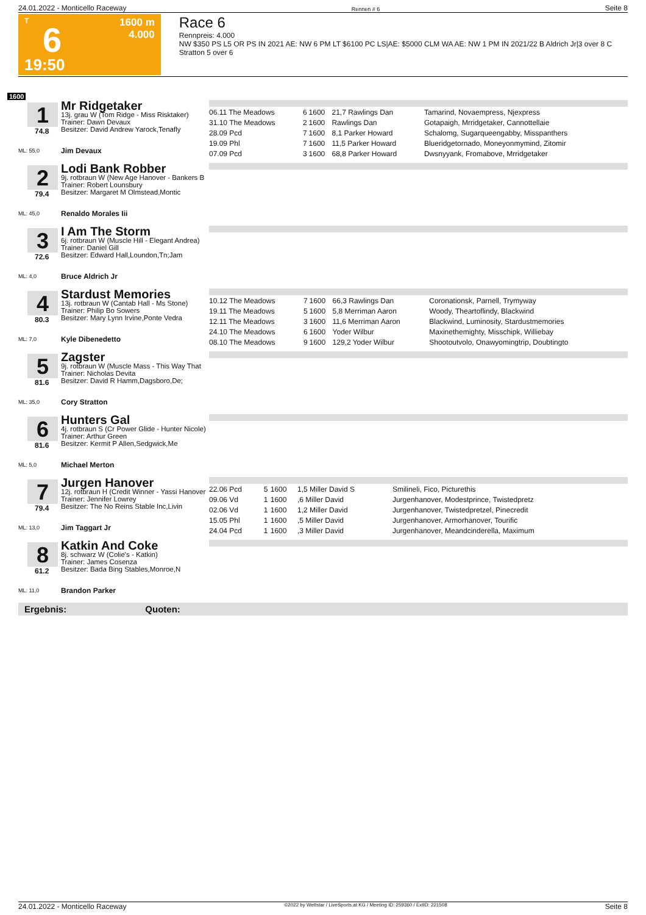24.01.2022 - Monticello Raceway Rennen # 6 Seite 8
T
6
19:50
1600 m
4.000
Race 6
Rennpreis: 4.000
NW $350 PS L5 OR PS IN 2021 AE: NW 6 PM LT $6100 PC LS|AE: $5000 CLM WA AE: NW 1 PM IN 2021/22 B Aldrich Jr|3 over 8 C Stratton 5 over 6
1600
1
74.8
ML: 55,0
Mr Ridgetaker
13j. grau W (Tom Ridge - Miss Risktaker)
Trainer: Dawn Devaux
Besitzer: David Andrew Yarock,Tenafly
Jim Devaux
| 06.11 The Meadows | 6 | 1600 | 21,7 Rawlings Dan | Tamarind, Novaempress, Njexpress |
| 31.10 The Meadows | 2 | 1600 | Rawlings Dan | Gotapaigh, Mrridgetaker, Cannottellaie |
| 28.09 Pcd | 7 | 1600 | 8,1 Parker Howard | Schalomg, Sugarqueengabby, Misspanthers |
| 19.09 Phl | 7 | 1600 | 11,5 Parker Howard | Blueridgetornado, Moneyonmymind, Zitomir |
| 07.09 Pcd | 3 | 1600 | 68,8 Parker Howard | Dwsnyyank, Fromabove, Mrridgetaker |
2
79.4
ML: 45,0
Lodi Bank Robber
9j. rotbraun W (New Age Hanover - Bankers B
Trainer: Robert Lounsbury
Besitzer: Margaret M Olmstead,Montic
Renaldo Morales Iii
3
72.6
ML: 4,0
I Am The Storm
6j. rotbraun W (Muscle Hill - Elegant Andrea)
Trainer: Daniel Gill
Besitzer: Edward Hall,Loundon,Tn;Jam
Bruce Aldrich Jr
4
80.3
ML: 7,0
Stardust Memories
13j. rotbraun W (Cantab Hall - Ms Stone)
Trainer: Philip Bo Sowers
Besitzer: Mary Lynn Irvine,Ponte Vedra
Kyle Dibenedetto
| 10.12 The Meadows | 7 | 1600 | 66,3 Rawlings Dan | Coronationsk, Parnell, Trymyway |
| 19.11 The Meadows | 5 | 1600 | 5,8 Merriman Aaron | Woody, Theartoflindy, Blackwind |
| 12.11 The Meadows | 3 | 1600 | 11,6 Merriman Aaron | Blackwind, Luminosity, Stardustmemories |
| 24.10 The Meadows | 6 | 1600 | Yoder Wilbur | Maxinethemighty, Misschipk, Williebay |
| 08.10 The Meadows | 9 | 1600 | 129,2 Yoder Wilbur | Shootoutvolo, Onawyomingtrip, Doubtingto |
5
81.6
ML: 35,0
Zagster
9j. rotbraun W (Muscle Mass - This Way That
Trainer: Nicholas Devita
Besitzer: David R Hamm,Dagsboro,De;
Cory Stratton
6
81.6
ML: 5,0
Hunters Gal
4j. rotbraun S (Cr Power Glide - Hunter Nicole)
Trainer: Arthur Green
Besitzer: Kermit P Allen,Sedgwick,Me
Michael Merton
7
79.4
ML: 13,0
Jurgen Hanover
12j. rotbraun H (Credit Winner - Yassi Hanover
Trainer: Jennifer Lowrey
Besitzer: The No Reins Stable Inc,Livin
Jim Taggart Jr
| 22.06 Pcd | 5 | 1600 | 1,5 Miller David S | Smilineli, Fico, Picturethis |
| 09.06 Vd | 1 | 1600 | ,6 Miller David | Jurgenhanover, Modestprince, Twistedpretz |
| 02.06 Vd | 1 | 1600 | 1,2 Miller David | Jurgenhanover, Twistedpretzel, Pinecredit |
| 15.05 Phl | 1 | 1600 | ,5 Miller David | Jurgenhanover, Armorhanover, Tourific |
| 24.04 Pcd | 1 | 1600 | ,3 Miller David | Jurgenhanover, Meandcinderella, Maximum |
8
61.2
ML: 11,0
Katkin And Coke
8j. schwarz W (Colie's - Katkin)
Trainer: James Cosenza
Besitzer: Bada Bing Stables,Monroe,N
Brandon Parker
Ergebnis: Quoten:
24.01.2022 - Monticello Raceway ©2022 by Wettstar / LiveSports.at KG / Meeting ID: 259360 / ExtID: 221508 Seite 8